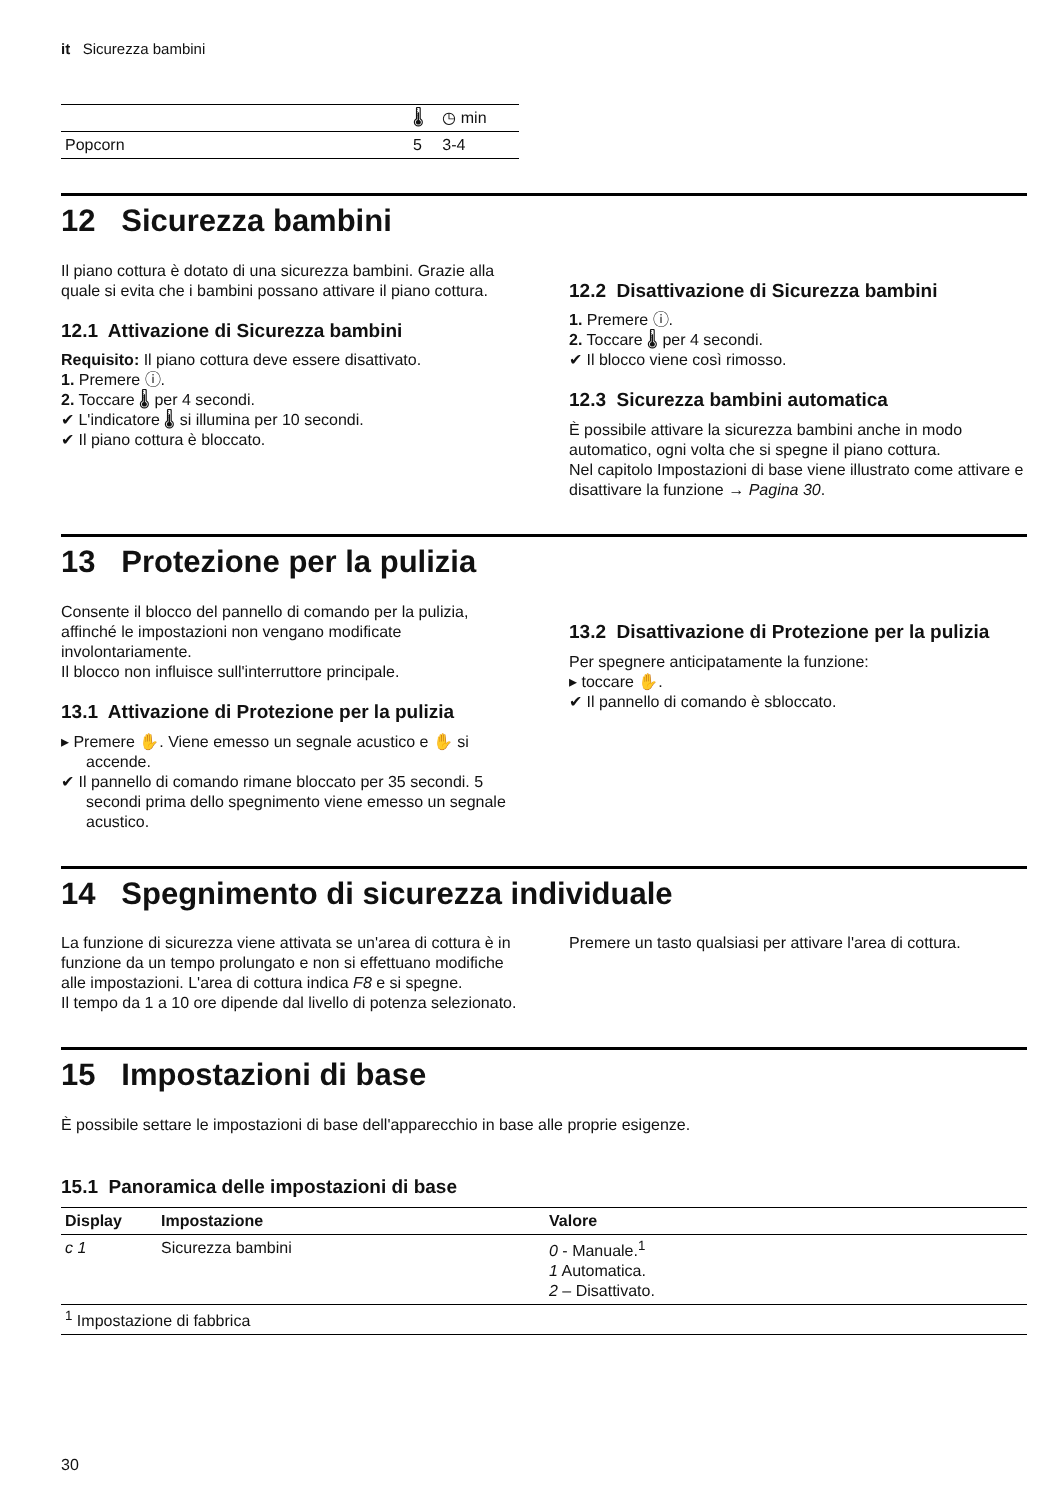it Sicurezza bambini
| | 🌡 | ◷ min |
| --- | --- | --- |
| Popcorn | 5 | 3-4 |
12 Sicurezza bambini
Il piano cottura è dotato di una sicurezza bambini. Grazie alla quale si evita che i bambini possano attivare il piano cottura.
12.1 Attivazione di Sicurezza bambini
Requisito: Il piano cottura deve essere disattivato.
1. Premere ⓘ.
2. Toccare 🌡 per 4 secondi.
✔ L'indicatore 🌡 si illumina per 10 secondi.
✔ Il piano cottura è bloccato.
12.2 Disattivazione di Sicurezza bambini
1. Premere ⓘ.
2. Toccare 🌡 per 4 secondi.
✔ Il blocco viene così rimosso.
12.3 Sicurezza bambini automatica
È possibile attivare la sicurezza bambini anche in modo automatico, ogni volta che si spegne il piano cottura.
Nel capitolo Impostazioni di base viene illustrato come attivare e disattivare la funzione → Pagina 30.
13 Protezione per la pulizia
Consente il blocco del pannello di comando per la pulizia, affinché le impostazioni non vengano modificate involontariamente.
Il blocco non influisce sull'interruttore principale.
13.1 Attivazione di Protezione per la pulizia
▸ Premere ✋. Viene emesso un segnale acustico e ✋ si accende.
✔ Il pannello di comando rimane bloccato per 35 secondi. 5 secondi prima dello spegnimento viene emesso un segnale acustico.
13.2 Disattivazione di Protezione per la pulizia
Per spegnere anticipatamente la funzione:
▸ toccare ✋.
✔ Il pannello di comando è sbloccato.
14 Spegnimento di sicurezza individuale
La funzione di sicurezza viene attivata se un'area di cottura è in funzione da un tempo prolungato e non si effettuano modifiche alle impostazioni. L'area di cottura indica F8 e si spegne.
Il tempo da 1 a 10 ore dipende dal livello di potenza selezionato.
Premere un tasto qualsiasi per attivare l'area di cottura.
15 Impostazioni di base
È possibile settare le impostazioni di base dell'apparecchio in base alle proprie esigenze.
15.1 Panoramica delle impostazioni di base
| Display | Impostazione | Valore |
| --- | --- | --- |
| c 1 | Sicurezza bambini | 0 - Manuale.<sup>1</sup> 1 Automatica. 2 – Disattivato. |
| <sup>1</sup> Impostazione di fabbrica | | |
30